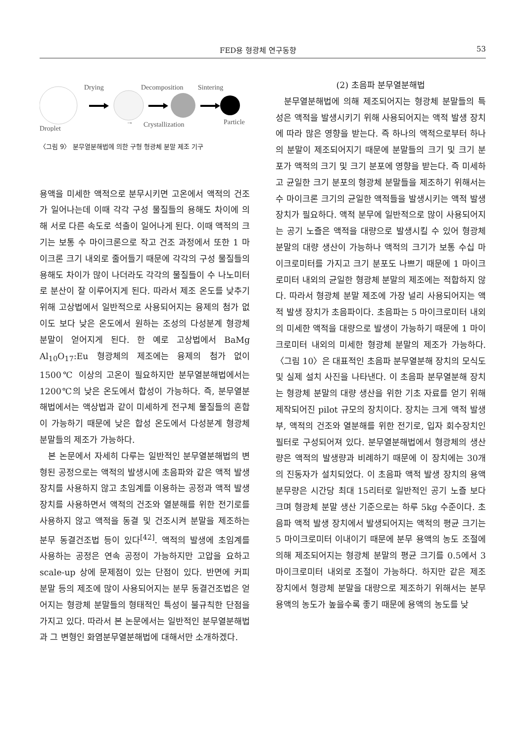FED용 형광체 연구동향 53
Droplet
Drying
→
Decomposition
Crystallization
Sintering
Particle
〈그림 9〉 분무열분해법에 의한 구형 형광체 분말 제조 기구
용액을 미세한 액적으로 분무시키면 고온에서 액적의 건조가 일어나는데 이때 각각 구성 물질들의 용해도 차이에 의해 서로 다른 속도로 석출이 일어나게 된다. 이때 액적의 크기는 보통 수 마이크론으로 작고 건조 과정에서 또한 1 마이크론 크기 내외로 줄어들기 때문에 각각의 구성 물질들의 용해도 차이가 많이 나더라도 각각의 물질들이 수 나노미터로 분산이 잘 이루어지게 된다. 따라서 제조 온도를 낮추기 위해 고상법에서 일반적으로 사용되어지는 융제의 첨가 없이도 보다 낮은 온도에서 원하는 조성의 다성분계 형광체 분말이 얻어지게 된다. 한 예로 고상법에서 BaMg Al<sub>10</sub>O<sub>17</sub>:Eu 형광체의 제조에는 융제의 첨가 없이 1500℃ 이상의 고온이 필요하지만 분무열분해법에서는 1200℃의 낮은 온도에서 합성이 가능하다. 즉, 분무열분해법에서는 액상법과 같이 미세하게 전구체 물질들의 혼합이 가능하기 때문에 낮은 합성 온도에서 다성분계 형광체 분말들의 제조가 가능하다.
본 논문에서 자세히 다루는 일반적인 분무열분해법의 변형된 공정으로는 액적의 발생시에 초음파와 같은 액적 발생 장치를 사용하지 않고 초임계를 이용하는 공정과 액적 발생 장치를 사용하면서 액적의 건조와 열분해를 위한 전기로를 사용하지 않고 액적을 동결 및 건조시켜 분말을 제조하는 분무 동결건조법 등이 있다<sup>[42]</sup>. 액적의 발생에 초임계를 사용하는 공정은 연속 공정이 가능하지만 고압을 요하고 scale-up 상에 문제점이 있는 단점이 있다. 반면에 커피 분말 등의 제조에 많이 사용되어지는 분무 동결건조법은 얻어지는 형광체 분말들의 형태적인 특성이 불규칙한 단점을 가지고 있다. 따라서 본 논문에서는 일반적인 분무열분해법과 그 변형인 화염분무열분해법에 대해서만 소개하겠다.
(2) 초음파 분무열분해법
분무열분해법에 의해 제조되어지는 형광체 분말들의 특성은 액적을 발생시키기 위해 사용되어지는 액적 발생 장치에 따라 많은 영향을 받는다. 즉 하나의 액적으로부터 하나의 분말이 제조되어지기 때문에 분말들의 크기 및 크기 분포가 액적의 크기 및 크기 분포에 영향을 받는다. 즉 미세하고 균일한 크기 분포의 형광체 분말들을 제조하기 위해서는 수 마이크론 크기의 균일한 액적들을 발생시키는 액적 발생 장치가 필요하다. 액적 분무에 일반적으로 많이 사용되어지는 공기 노즐은 액적을 대량으로 발생시킬 수 있어 형광체 분말의 대량 생산이 가능하나 액적의 크기가 보통 수십 마이크로미터를 가지고 크기 분포도 나쁘기 때문에 1 마이크로미터 내외의 균일한 형광체 분말의 제조에는 적합하지 않다. 따라서 형광체 분말 제조에 가장 널리 사용되어지는 액적 발생 장치가 초음파이다. 초음파는 5 마이크로미터 내외의 미세한 액적을 대량으로 발생이 가능하기 때문에 1 마이크로미터 내외의 미세한 형광체 분말의 제조가 가능하다. 〈그림 10〉은 대표적인 초음파 분무열분해 장치의 모식도 및 실제 설치 사진을 나타낸다. 이 초음파 분무열분해 장치는 형광체 분말의 대량 생산을 위한 기초 자료를 얻기 위해 제작되어진 pilot 규모의 장치이다. 장치는 크게 액적 발생부, 액적의 건조와 열분해를 위한 전기로, 입자 회수장치인 필터로 구성되어져 있다. 분무열분해법에서 형광체의 생산량은 액적의 발생량과 비례하기 때문에 이 장치에는 30개의 진동자가 설치되었다. 이 초음파 액적 발생 장치의 용액 분무량은 시간당 최대 15리터로 일반적인 공기 노즐 보다 크며 형광체 분말 생산 기준으로는 하루 5kg 수준이다. 초음파 액적 발생 장치에서 발생되어지는 액적의 평균 크기는 5 마이크로미터 이내이기 때문에 분무 용액의 농도 조절에 의해 제조되어지는 형광체 분말의 평균 크기를 0.5에서 3 마이크로미터 내외로 조절이 가능하다. 하지만 같은 제조 장치에서 형광체 분말을 대량으로 제조하기 위해서는 분무 용액의 농도가 높을수록 좋기 때문에 용액의 농도를 낮